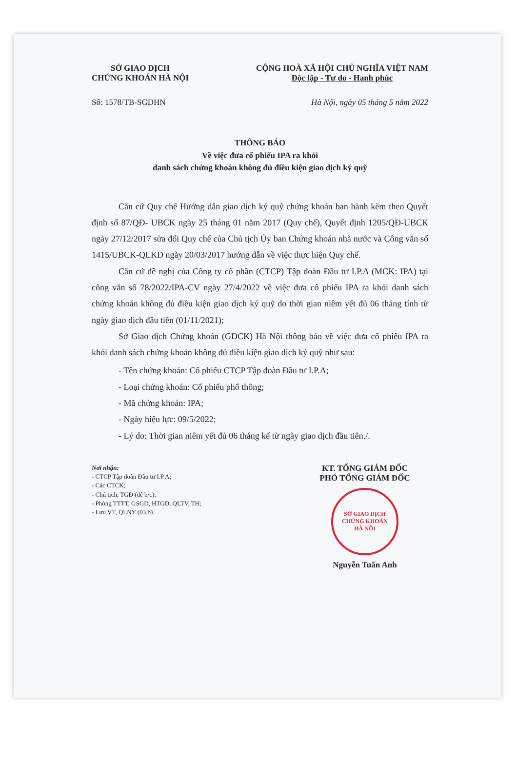SỞ GIAO DỊCH
CHỨNG KHOÁN HÀ NỘI
CỘNG HOÀ XÃ HỘI CHỦ NGHĨA VIỆT NAM
Độc lập - Tự do - Hạnh phúc
Số: 1578/TB-SGDHN Hà Nội, ngày 05 tháng 5 năm 2022
THÔNG BÁO
Về việc đưa cổ phiếu IPA ra khỏi
danh sách chứng khoán không đủ điều kiện giao dịch ký quỹ
Căn cứ Quy chế Hướng dẫn giao dịch ký quỹ chứng khoán ban hành kèm theo Quyết định số 87/QĐ- UBCK ngày 25 tháng 01 năm 2017 (Quy chế), Quyết định 1205/QĐ-UBCK ngày 27/12/2017 sửa đổi Quy chế của Chủ tịch Ủy ban Chứng khoán nhà nước và Công văn số 1415/UBCK-QLKD ngày 20/03/2017 hướng dẫn về việc thực hiện Quy chế.
Căn cứ đề nghị của Công ty cổ phần (CTCP) Tập đoàn Đầu tư I.P.A (MCK: IPA) tại công văn số 78/2022/IPA-CV ngày 27/4/2022 về việc đưa cổ phiếu IPA ra khỏi danh sách chứng khoán không đủ điều kiện giao dịch ký quỹ do thời gian niêm yết đủ 06 tháng tính từ ngày giao dịch đầu tiên (01/11/2021);
Sở Giao dịch Chứng khoán (GDCK) Hà Nội thông báo về việc đưa cổ phiếu IPA ra khỏi danh sách chứng khoán không đủ điều kiện giao dịch ký quỹ như sau:
- Tên chứng khoán: Cổ phiếu CTCP Tập đoàn Đầu tư I.P.A;
- Loại chứng khoán: Cổ phiếu phổ thông;
- Mã chứng khoán: IPA;
- Ngày hiệu lực: 09/5/2022;
- Lý do: Thời gian niêm yết đủ 06 tháng kể từ ngày giao dịch đầu tiên./.
Nơi nhận:
- CTCP Tập đoàn Đầu tư I.P.A;
- Các CTCK;
- Chủ tịch, TGĐ (để b/c);
- Phòng TTTT, GSGD, HTGD, QLTV, TH;
- Lưu VT, QLNY (03.b).
KT. TỔNG GIÁM ĐỐC
PHÓ TỔNG GIÁM ĐỐC
SỞ GIAO DỊCH
CHỨNG KHOÁN
HÀ NỘI
Nguyễn Tuấn Anh